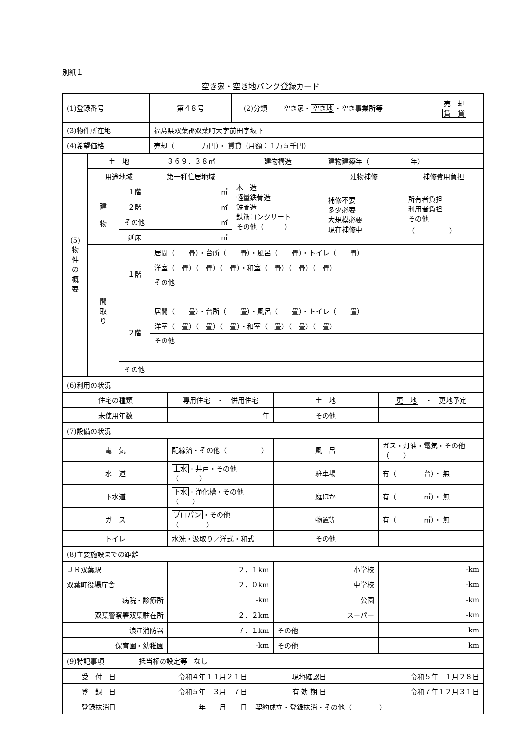別紙１
空き家・空き地バンク登録カード
| (1)登録番号 | 第４８号 | (2)分類 | 空き家・ 空き地 ・空き事業所等 | 売 却 賃 貸 |
| (3)物件所在地 | 福島県双葉郡双葉町大字前田字坂下 | | | |
| (4)希望価格 | 売却（ 万円） ・ 賃貸（月額：１万５千円） | | | |
| (5) 物 件 の 概 要 | 土 地 | | ３６９．３８㎡ | 建物構造 | 建物建築年（ 年） | |
| | 用途地域 | | 第一種住居地域 | 木 造 軽量鉄骨造 鉄骨造 鉄筋コンクリート その他（ ） | 建物補修 | 補修費用負担 |
| | 建 物 | １階 | ㎡ | | 補修不要 多少必要 大規模必要 現在補修中 | 所有者負担 利用者負担 その他 （ ） |
| | | ２階 | ㎡ | | | |
| | | その他 | ㎡ | | | |
| | | 延床 | ㎡ | | | |
| | 間 取 り | １階 | 居間（ 畳）・台所（ 畳）・風呂（ 畳）・トイレ（ 畳） | | | |
| | | | 洋室（ 畳）（ 畳）（ 畳）・和室（ 畳）（ 畳）（ 畳） | | | |
| | | | その他 | | | |
| | | ２階 | 居間（ 畳）・台所（ 畳）・風呂（ 畳）・トイレ（ 畳） | | | |
| | | | 洋室（ 畳）（ 畳）（ 畳）・和室（ 畳）（ 畳）（ 畳） | | | |
| | | | その他 | | | |
| | | その他 | | | | |
| (6)利用の状況 | | | |
| 住宅の種類 | 専用住宅 ・ 併用住宅 | 土 地 | 更 地 ・ 更地予定 |
| 未使用年数 | 年 | その他 | |
| (7)設備の状況 | | | |
| 電 気 | 配線済・その他（ ） | 風 呂 | ガス・灯油・電気・その他（ ） |
| 水 道 | 上水 ・井戸・その他（ ） | 駐車場 | 有（ 台）・ 無 |
| 下水道 | 下水 ・浄化槽・その他（ ） | 庭ほか | 有（ ㎡）・ 無 |
| ガ ス | プロパン ・その他（ ） | 物置等 | 有（ ㎡）・ 無 |
| トイレ | 水洗・汲取り／洋式・和式 | その他 | |
| (8)主要施設までの距離 | | | |
| ＪＲ双葉駅 | ２．１km | 小学校 | -km |
| 双葉町役場庁舎 | ２．０km | 中学校 | -km |
| 病院・診療所 | -km | 公園 | -km |
| 双葉警察署双葉駐在所 | ２．２km | スーパー | -km |
| 浪江消防署 | ７．１km | その他 | km |
| 保育園・幼稚園 | -km | その他 | km |
| (9)特記事項 | 抵当権の設定等 なし | | |
| 受 付 日 | 令和４年１１月２１日 | 現地確認日 | 令和５年 １月２８日 |
| 登 録 日 | 令和５年 ３月 ７日 | 有 効 期 日 | 令和７年１２月３１日 |
| 登録抹消日 | 年 月 日 | 契約成立・登録抹消・その他（ ） | |